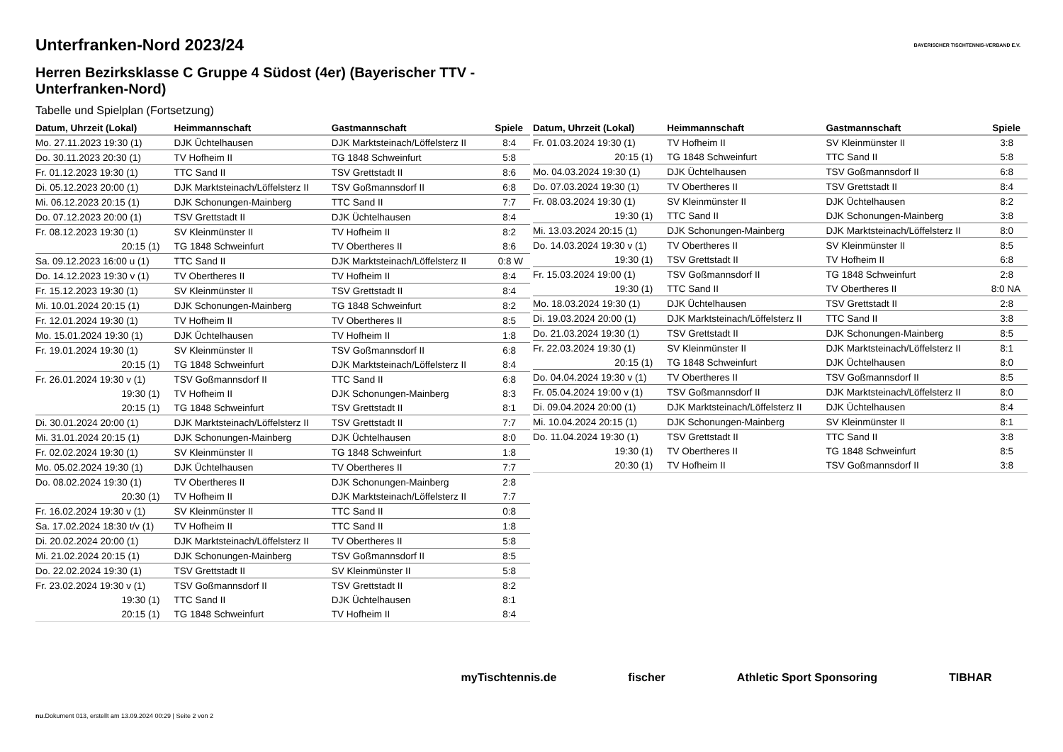BAYERISCHER TISCHTENNIS-VERBAND E.V.
Unterfranken-Nord 2023/24
Herren Bezirksklasse C Gruppe 4 Südost (4er) (Bayerischer TTV - Unterfranken-Nord)
Tabelle und Spielplan (Fortsetzung)
| Datum, Uhrzeit (Lokal) | Heimmannschaft | Gastmannschaft | Spiele |
| --- | --- | --- | --- |
| Mo. 27.11.2023 19:30 (1) | DJK Üchtelhausen | DJK Marktsteinach/Löffelsterz II | 8:4 |
| Do. 30.11.2023 20:30 (1) | TV Hofheim II | TG 1848 Schweinfurt | 5:8 |
| Fr. 01.12.2023 19:30 (1) | TTC Sand II | TSV Grettstadt II | 8:6 |
| Di. 05.12.2023 20:00 (1) | DJK Marktsteinach/Löffelsterz II | TSV Goßmannsdorf II | 6:8 |
| Mi. 06.12.2023 20:15 (1) | DJK Schonungen-Mainberg | TTC Sand II | 7:7 |
| Do. 07.12.2023 20:00 (1) | TSV Grettstadt II | DJK Üchtelhausen | 8:4 |
| Fr. 08.12.2023 19:30 (1) | SV Kleinmünster II | TV Hofheim II | 8:2 |
| 20:15 (1) | TG 1848 Schweinfurt | TV Obertheres II | 8:6 |
| Sa. 09.12.2023 16:00 u (1) | TTC Sand II | DJK Marktsteinach/Löffelsterz II | 0:8 W |
| Do. 14.12.2023 19:30 v (1) | TV Obertheres II | TV Hofheim II | 8:4 |
| Fr. 15.12.2023 19:30 (1) | SV Kleinmünster II | TSV Grettstadt II | 8:4 |
| Mi. 10.01.2024 20:15 (1) | DJK Schonungen-Mainberg | TG 1848 Schweinfurt | 8:2 |
| Fr. 12.01.2024 19:30 (1) | TV Hofheim II | TV Obertheres II | 8:5 |
| Mo. 15.01.2024 19:30 (1) | DJK Üchtelhausen | TV Hofheim II | 1:8 |
| Fr. 19.01.2024 19:30 (1) | SV Kleinmünster II | TSV Goßmannsdorf II | 6:8 |
| 20:15 (1) | TG 1848 Schweinfurt | DJK Marktsteinach/Löffelsterz II | 8:4 |
| Fr. 26.01.2024 19:30 v (1) | TSV Goßmannsdorf II | TTC Sand II | 6:8 |
| 19:30 (1) | TV Hofheim II | DJK Schonungen-Mainberg | 8:3 |
| 20:15 (1) | TG 1848 Schweinfurt | TSV Grettstadt II | 8:1 |
| Di. 30.01.2024 20:00 (1) | DJK Marktsteinach/Löffelsterz II | TSV Grettstadt II | 7:7 |
| Mi. 31.01.2024 20:15 (1) | DJK Schonungen-Mainberg | DJK Üchtelhausen | 8:0 |
| Fr. 02.02.2024 19:30 (1) | SV Kleinmünster II | TG 1848 Schweinfurt | 1:8 |
| Mo. 05.02.2024 19:30 (1) | DJK Üchtelhausen | TV Obertheres II | 7:7 |
| Do. 08.02.2024 19:30 (1) | TV Obertheres II | DJK Schonungen-Mainberg | 2:8 |
| 20:30 (1) | TV Hofheim II | DJK Marktsteinach/Löffelsterz II | 7:7 |
| Fr. 16.02.2024 19:30 v (1) | SV Kleinmünster II | TTC Sand II | 0:8 |
| Sa. 17.02.2024 18:30 t/v (1) | TV Hofheim II | TTC Sand II | 1:8 |
| Di. 20.02.2024 20:00 (1) | DJK Marktsteinach/Löffelsterz II | TV Obertheres II | 5:8 |
| Mi. 21.02.2024 20:15 (1) | DJK Schonungen-Mainberg | TSV Goßmannsdorf II | 8:5 |
| Do. 22.02.2024 19:30 (1) | TSV Grettstadt II | SV Kleinmünster II | 5:8 |
| Fr. 23.02.2024 19:30 v (1) | TSV Goßmannsdorf II | TSV Grettstadt II | 8:2 |
| 19:30 (1) | TTC Sand II | DJK Üchtelhausen | 8:1 |
| 20:15 (1) | TG 1848 Schweinfurt | TV Hofheim II | 8:4 |
| Datum, Uhrzeit (Lokal) | Heimmannschaft | Gastmannschaft | Spiele |
| --- | --- | --- | --- |
| Fr. 01.03.2024 19:30 (1) | TV Hofheim II | SV Kleinmünster II | 3:8 |
| 20:15 (1) | TG 1848 Schweinfurt | TTC Sand II | 5:8 |
| Mo. 04.03.2024 19:30 (1) | DJK Üchtelhausen | TSV Goßmannsdorf II | 6:8 |
| Do. 07.03.2024 19:30 (1) | TV Obertheres II | TSV Grettstadt II | 8:4 |
| Fr. 08.03.2024 19:30 (1) | SV Kleinmünster II | DJK Üchtelhausen | 8:2 |
| 19:30 (1) | TTC Sand II | DJK Schonungen-Mainberg | 3:8 |
| Mi. 13.03.2024 20:15 (1) | DJK Schonungen-Mainberg | DJK Marktsteinach/Löffelsterz II | 8:0 |
| Do. 14.03.2024 19:30 v (1) | TV Obertheres II | SV Kleinmünster II | 8:5 |
| 19:30 (1) | TSV Grettstadt II | TV Hofheim II | 6:8 |
| Fr. 15.03.2024 19:00 (1) | TSV Goßmannsdorf II | TG 1848 Schweinfurt | 2:8 |
| 19:30 (1) | TTC Sand II | TV Obertheres II | 8:0 NA |
| Mo. 18.03.2024 19:30 (1) | DJK Üchtelhausen | TSV Grettstadt II | 2:8 |
| Di. 19.03.2024 20:00 (1) | DJK Marktsteinach/Löffelsterz II | TTC Sand II | 3:8 |
| Do. 21.03.2024 19:30 (1) | TSV Grettstadt II | DJK Schonungen-Mainberg | 8:5 |
| Fr. 22.03.2024 19:30 (1) | SV Kleinmünster II | DJK Marktsteinach/Löffelsterz II | 8:1 |
| 20:15 (1) | TG 1848 Schweinfurt | DJK Üchtelhausen | 8:0 |
| Do. 04.04.2024 19:30 v (1) | TV Obertheres II | TSV Goßmannsdorf II | 8:5 |
| Fr. 05.04.2024 19:00 v (1) | TSV Goßmannsdorf II | DJK Marktsteinach/Löffelsterz II | 8:0 |
| Di. 09.04.2024 20:00 (1) | DJK Marktsteinach/Löffelsterz II | DJK Üchtelhausen | 8:4 |
| Mi. 10.04.2024 20:15 (1) | DJK Schonungen-Mainberg | SV Kleinmünster II | 8:1 |
| Do. 11.04.2024 19:30 (1) | TSV Grettstadt II | TTC Sand II | 3:8 |
| 19:30 (1) | TV Obertheres II | TG 1848 Schweinfurt | 8:5 |
| 20:30 (1) | TV Hofheim II | TSV Goßmannsdorf II | 3:8 |
myTischtennis.de fischer Athletic Sport Sponsoring TIBHAR
nu.Dokument 013, erstellt am 13.09.2024 00:29 | Seite 2 von 2